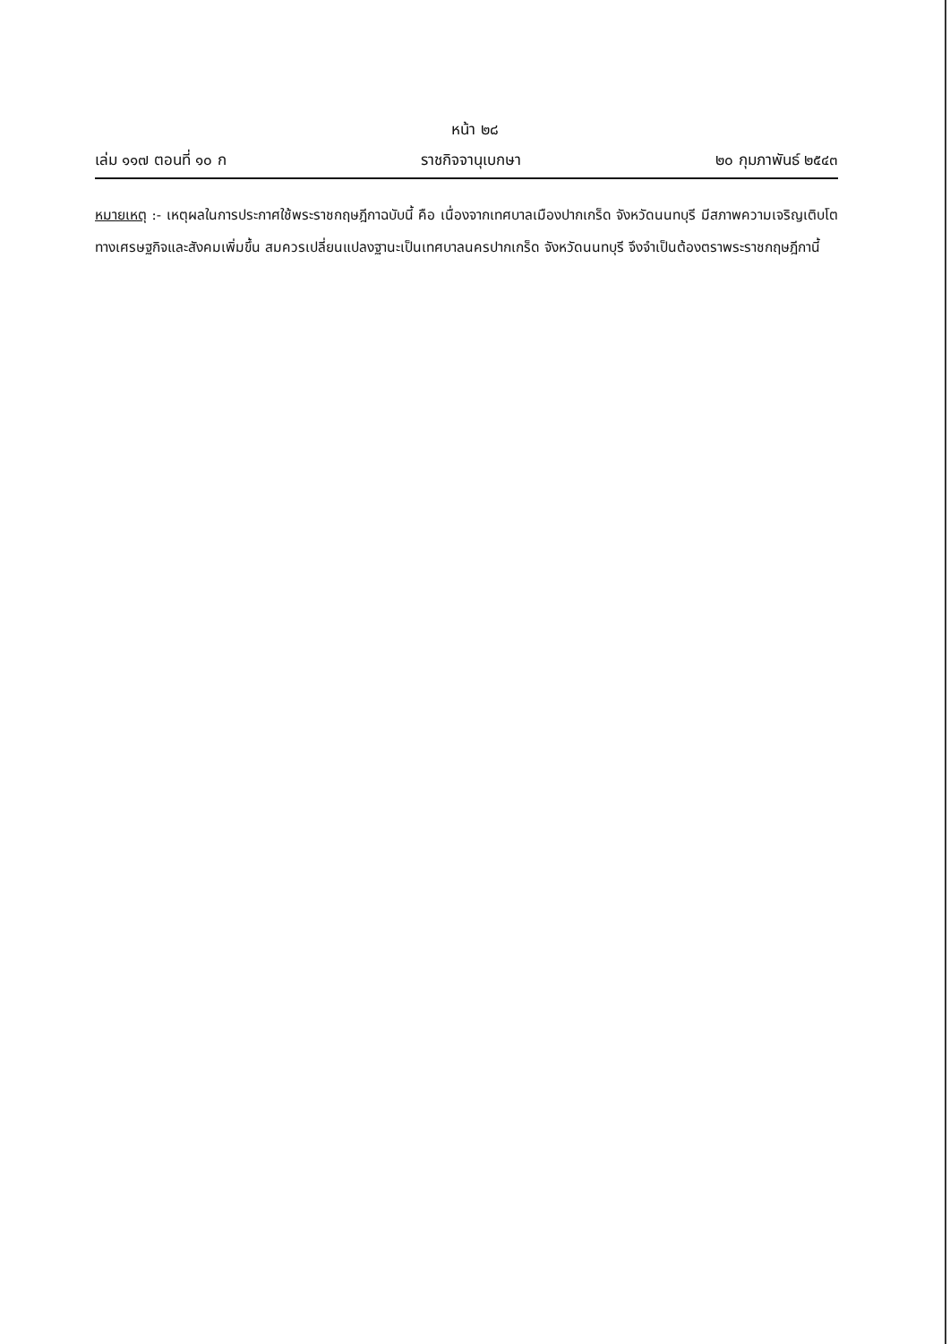หน้า ๒๘
เล่ม ๑๑๗ ตอนที่ ๑๐ ก ราชกิจจานุเบกษา ๒๐ กุมภาพันธ์ ๒๕๔๓
หมายเหตุ :- เหตุผลในการประกาศใช้พระราชกฤษฎีกาฉบับนี้ คือ เนื่องจากเทศบาลเมืองปากเกร็ด จังหวัดนนทบุรี มีสภาพความเจริญเติบโตทางเศรษฐกิจและสังคมเพิ่มขึ้น สมควรเปลี่ยนแปลงฐานะเป็นเทศบาลนครปากเกร็ด จังหวัดนนทบุรี จึงจำเป็นต้องตราพระราชกฤษฎีกานี้